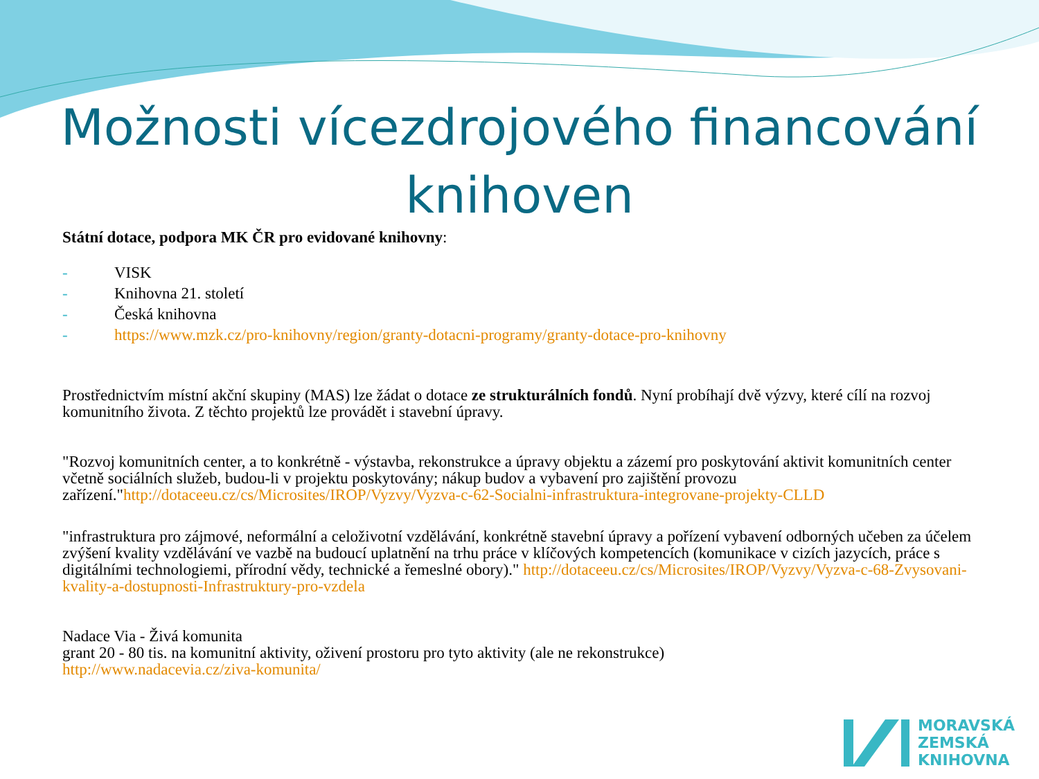Možnosti vícezdrojového financování knihoven
Státní dotace, podpora MK ČR pro evidované knihovny:
- VISK
- Knihovna 21. století
- Česká knihovna
- https://www.mzk.cz/pro-knihovny/region/granty-dotacni-programy/granty-dotace-pro-knihovny
Prostřednictvím místní akční skupiny (MAS) lze žádat o dotace ze strukturálních fondů. Nyní probíhají dvě výzvy, které cílí na rozvoj komunitního života. Z těchto projektů lze provádět i stavební úpravy.
"Rozvoj komunitních center, a to konkrétně - výstavba, rekonstrukce a úpravy objektu a zázemí pro poskytování aktivit komunitních center včetně sociálních služeb, budou-li v projektu poskytovány; nákup budov a vybavení pro zajištění provozu zařízení."http://dotaceeu.cz/cs/Microsites/IROP/Vyzvy/Vyzva-c-62-Socialni-infrastruktura-integrovane-projekty-CLLD
"infrastruktura pro zájmové, neformální a celoživotní vzdělávání, konkrétně stavební úpravy a pořízení vybavení odborných učeben za účelem zvýšení kvality vzdělávání ve vazbě na budoucí uplatnění na trhu práce v klíčových kompetencích (komunikace v cizích jazycích, práce s digitálními technologiemi, přírodní vědy, technické a řemeslné obory)." http://dotaceeu.cz/cs/Microsites/IROP/Vyzvy/Vyzva-c-68-Zvysovani-kvality-a-dostupnosti-Infrastruktury-pro-vzdela
Nadace Via - Živá komunita
grant 20 - 80 tis. na komunitní aktivity, oživení prostoru pro tyto aktivity (ale ne rekonstrukce)
http://www.nadacevia.cz/ziva-komunita/
MORAVSKÁ
ZEMSKÁ
KNIHOVNA